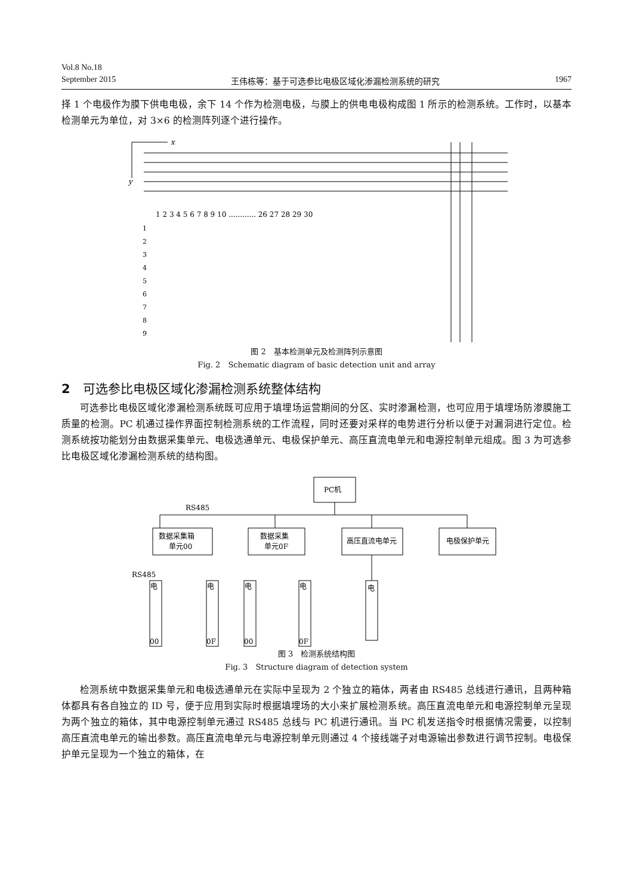Vol.8 No.18
September 2015 王伟栋等：基于可选参比电极区域化渗漏检测系统的研究 1967
择 1 个电极作为膜下供电电极，余下 14 个作为检测电极，与膜上的供电电极构成图 1 所示的检测系统。工作时，以基本检测单元为单位，对 3×6 的检测阵列逐个进行操作。
x
y
1 2 3 4 5 6 7 8 9 10 ............ 26 27 28 29 30
1
2
3
4
5
6
7
8
9
图 2　基本检测单元及检测阵列示意图
Fig. 2　Schematic diagram of basic detection unit and array
2　可选参比电极区域化渗漏检测系统整体结构
可选参比电极区域化渗漏检测系统既可应用于填埋场运营期间的分区、实时渗漏检测，也可应用于填埋场防渗膜施工质量的检测。PC 机通过操作界面控制检测系统的工作流程，同时还要对采样的电势进行分析以便于对漏洞进行定位。检测系统按功能划分由数据采集单元、电极选通单元、电极保护单元、高压直流电单元和电源控制单元组成。图 3 为可选参比电极区域化渗漏检测系统的结构图。
PC机
RS485
数据采集箱
单元00
数据采集
单元0F
高压直流电单元
电极保护单元
RS485
电
电
电
电
电
00
0F
00
0F
图 3　检测系统结构图
Fig. 3　Structure diagram of detection system
检测系统中数据采集单元和电极选通单元在实际中呈现为 2 个独立的箱体，两者由 RS485 总线进行通讯，且两种箱体都具有各自独立的 ID 号，便于应用到实际时根据填埋场的大小来扩展检测系统。高压直流电单元和电源控制单元呈现为两个独立的箱体，其中电源控制单元通过 RS485 总线与 PC 机进行通讯。当 PC 机发送指令时根据情况需要，以控制高压直流电单元的输出参数。高压直流电单元与电源控制单元则通过 4 个接线端子对电源输出参数进行调节控制。电极保护单元呈现为一个独立的箱体，在